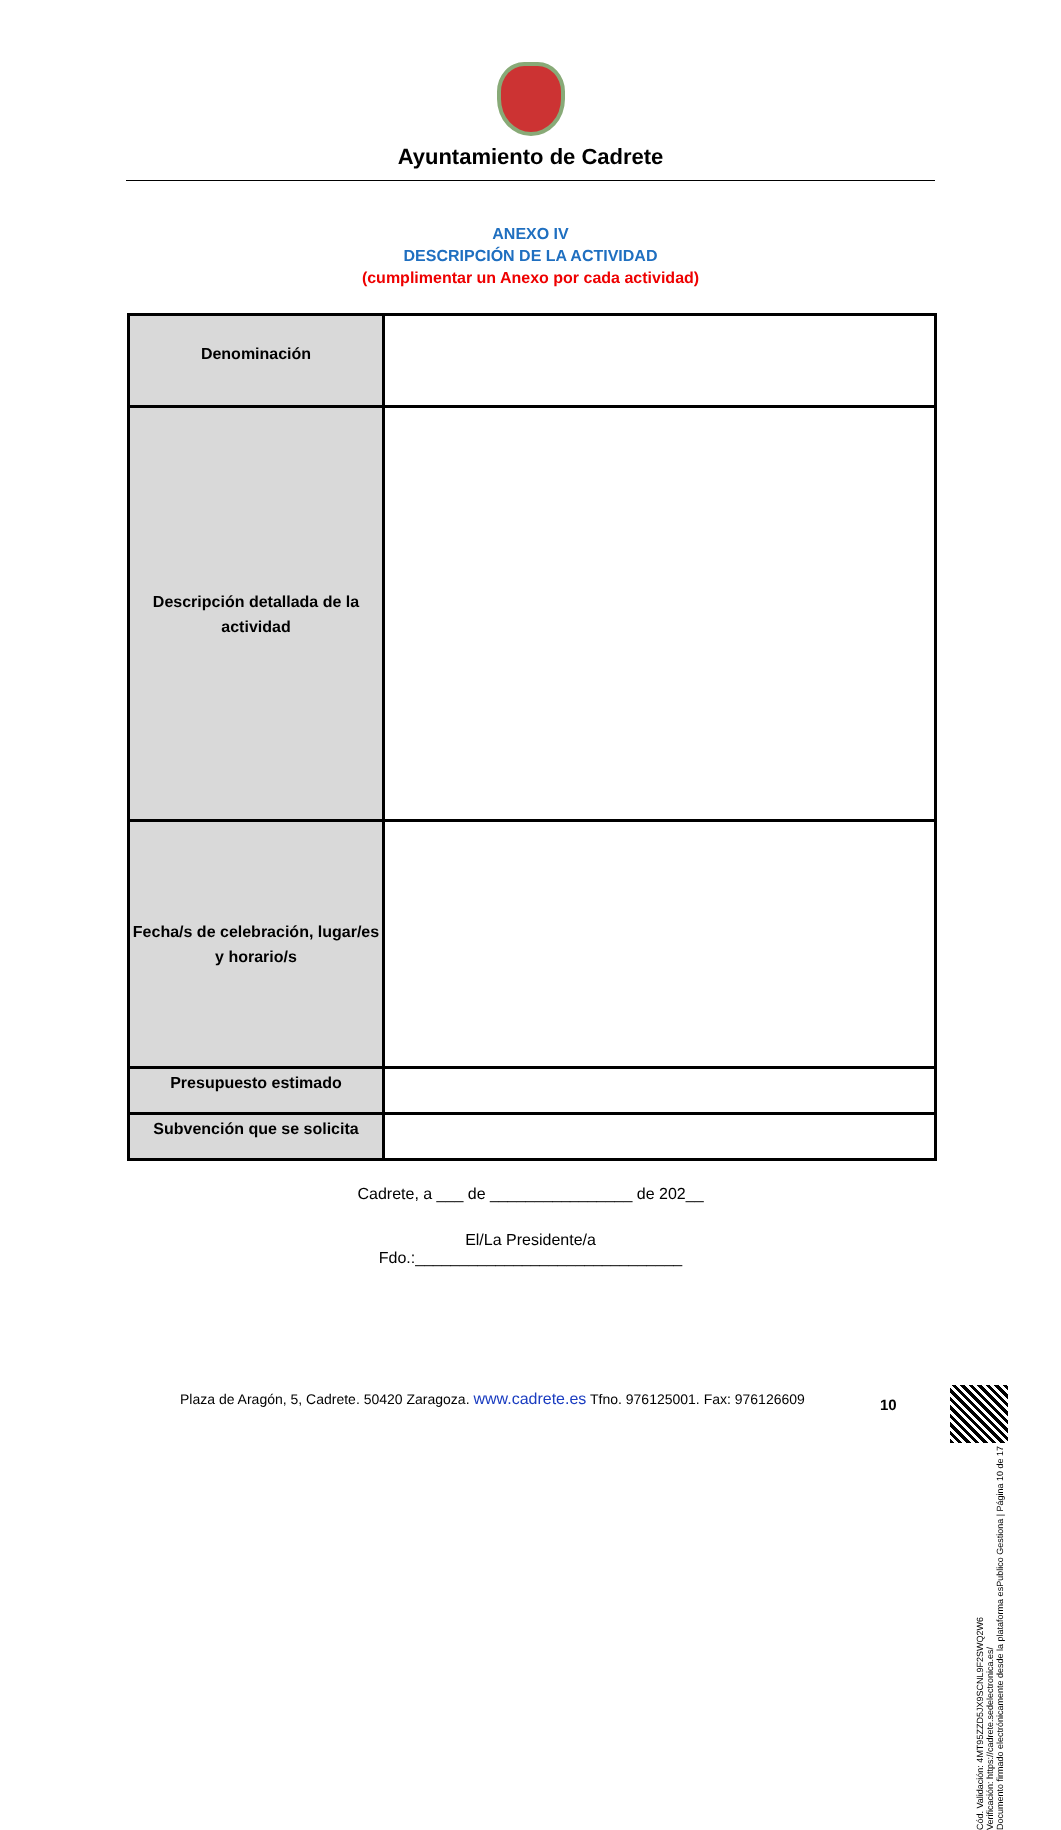Ayuntamiento de Cadrete
ANEXO IV
DESCRIPCIÓN DE LA ACTIVIDAD
(cumplimentar un Anexo por cada actividad)
| Denominación | |
| Descripción detallada de la actividad | |
| Fecha/s de celebración, lugar/es y horario/s | |
| Presupuesto estimado | |
| Subvención que se solicita | |
Cadrete, a ___ de ________________ de 202__
El/La Presidente/a
Fdo.:______________________________
Plaza de Aragón, 5, Cadrete. 50420 Zaragoza. www.cadrete.es Tfno. 976125001. Fax: 976126609
10
Cód. Validación: 4MT95ZZD5JX9SCNL9F2SWQ2W6
Verificación: https://cadrete.sedelectronica.es/
Documento firmado electrónicamente desde la plataforma esPublico Gestiona | Página 10 de 17